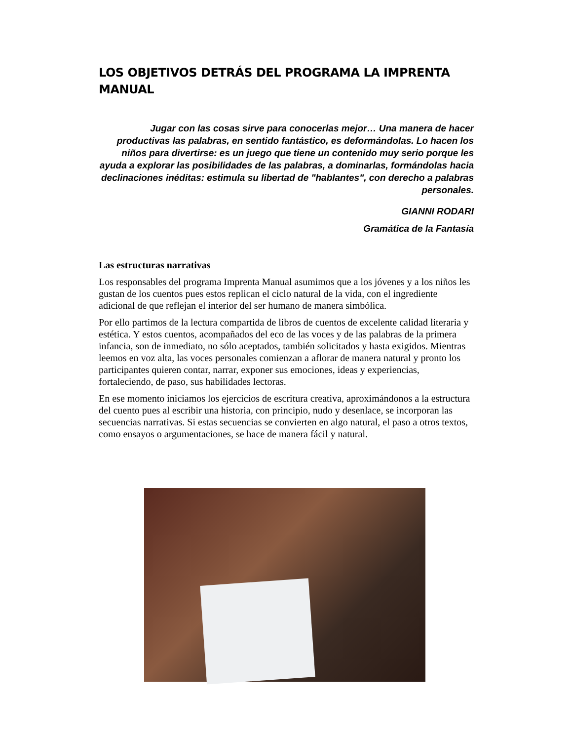LOS OBJETIVOS DETRÁS DEL PROGRAMA LA IMPRENTA MANUAL
Jugar con las cosas sirve para conocerlas mejor… Una manera de hacer productivas las palabras, en sentido fantástico, es deformándolas. Lo hacen los niños para divertirse: es un juego que tiene un contenido muy serio porque les ayuda a explorar las posibilidades de las palabras, a dominarlas, formándolas hacia declinaciones inéditas: estimula su libertad de "hablantes", con derecho a palabras personales.
GIANNI RODARI
Gramática de la Fantasía
Las estructuras narrativas
Los responsables del programa Imprenta Manual asumimos que a los jóvenes y a los niños les gustan de los cuentos pues estos replican el ciclo natural de la vida, con el ingrediente adicional de que reflejan el interior del ser humano de manera simbólica.
Por ello partimos de la lectura compartida de libros de cuentos de excelente calidad literaria y estética. Y estos cuentos, acompañados del eco de las voces y de las palabras de la primera infancia, son de inmediato, no sólo aceptados, también solicitados y hasta exigidos. Mientras leemos en voz alta, las voces personales comienzan a aflorar de manera natural y pronto los participantes quieren contar, narrar, exponer sus emociones, ideas y experiencias, fortaleciendo, de paso, sus habilidades lectoras.
En ese momento iniciamos los ejercicios de escritura creativa, aproximándonos a la estructura del cuento pues al escribir una historia, con principio, nudo y desenlace, se incorporan las secuencias narrativas. Si estas secuencias se convierten en algo natural, el paso a otros textos, como ensayos o argumentaciones, se hace de manera fácil y natural.